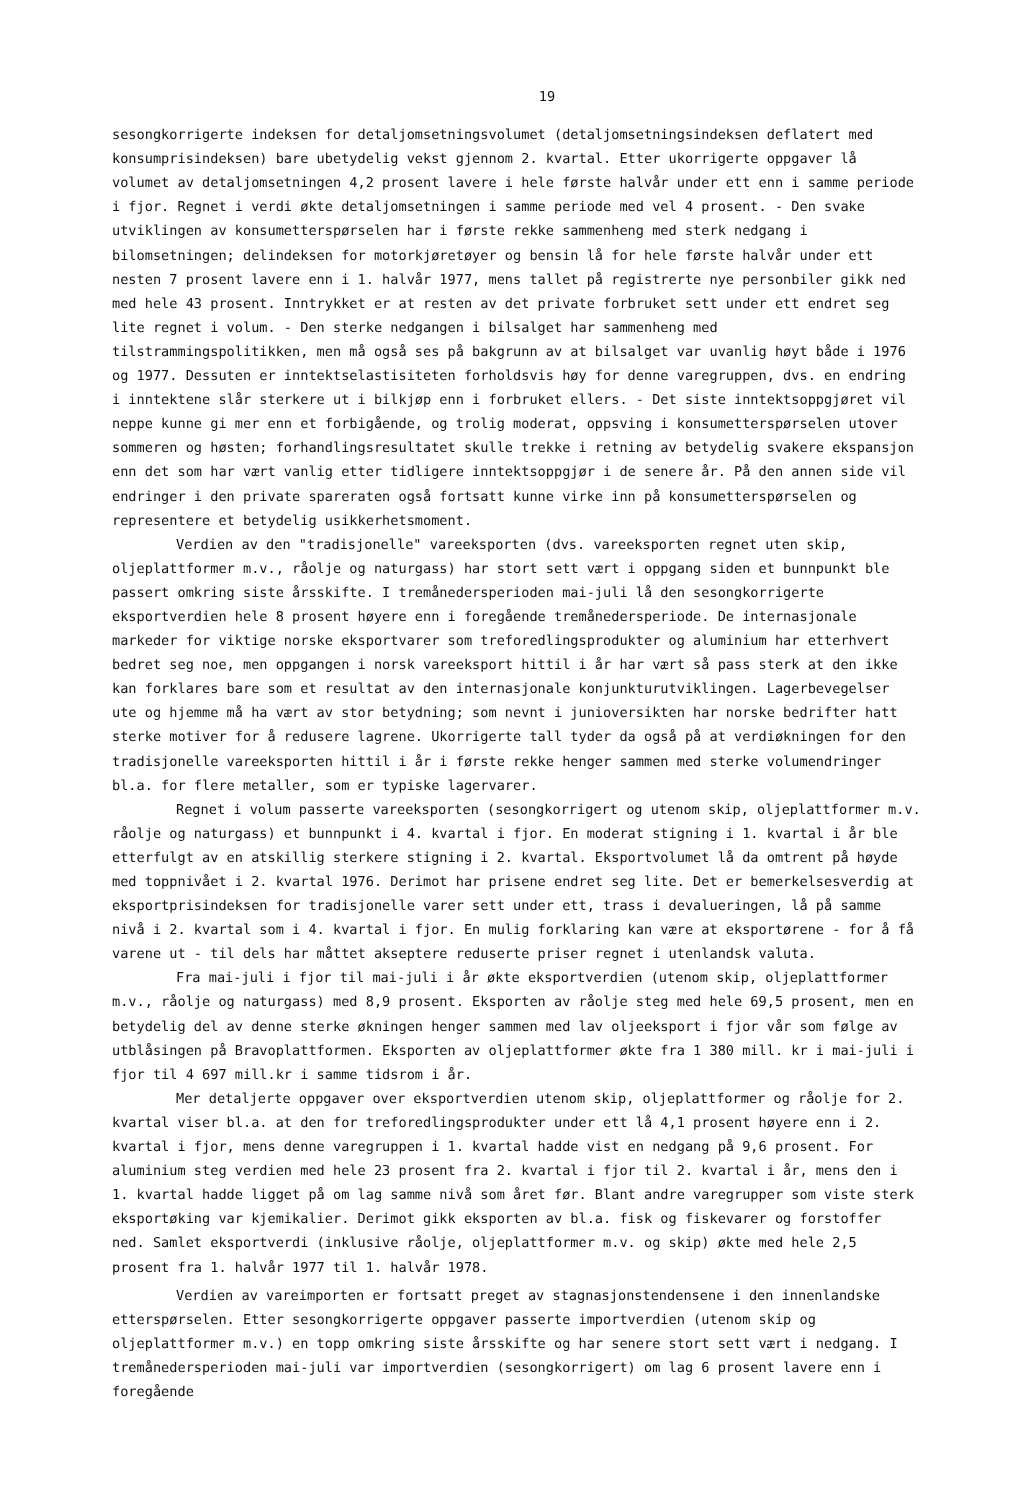19
sesongkorrigerte indeksen for detaljomsetningsvolumet (detaljomsetningsindeksen deflatert med konsumprisindeksen) bare ubetydelig vekst gjennom 2. kvartal. Etter ukorrigerte oppgaver lå volumet av detaljomsetningen 4,2 prosent lavere i hele første halvår under ett enn i samme periode i fjor. Regnet i verdi økte detaljomsetningen i samme periode med vel 4 prosent. - Den svake utviklingen av konsumetterspørselen har i første rekke sammenheng med sterk nedgang i bilomsetningen; delindeksen for motorkjøretøyer og bensin lå for hele første halvår under ett nesten 7 prosent lavere enn i 1. halvår 1977, mens tallet på registrerte nye personbiler gikk ned med hele 43 prosent. Inntrykket er at resten av det private forbruket sett under ett endret seg lite regnet i volum. - Den sterke nedgangen i bilsalget har sammenheng med tilstrammingspolitikken, men må også ses på bakgrunn av at bilsalget var uvanlig høyt både i 1976 og 1977. Dessuten er inntektselastisiteten forholdsvis høy for denne varegruppen, dvs. en endring i inntektene slår sterkere ut i bilkjøp enn i forbruket ellers. - Det siste inntektsoppgjøret vil neppe kunne gi mer enn et forbigående, og trolig moderat, oppsving i konsumetterspørselen utover sommeren og høsten; forhandlingsresultatet skulle trekke i retning av betydelig svakere ekspansjon enn det som har vært vanlig etter tidligere inntektsoppgjør i de senere år. På den annen side vil endringer i den private spareraten også fortsatt kunne virke inn på konsumetterspørselen og representere et betydelig usikkerhetsmoment.
Verdien av den "tradisjonelle" vareeksporten (dvs. vareeksporten regnet uten skip, oljeplattformer m.v., råolje og naturgass) har stort sett vært i oppgang siden et bunnpunkt ble passert omkring siste årsskifte. I tremånedersperioden mai-juli lå den sesongkorrigerte eksportverdien hele 8 prosent høyere enn i foregående tremånedersperiode. De internasjonale markeder for viktige norske eksportvarer som treforedlingsprodukter og aluminium har etterhvert bedret seg noe, men oppgangen i norsk vareeksport hittil i år har vært så pass sterk at den ikke kan forklares bare som et resultat av den internasjonale konjunkturutviklingen. Lagerbevegelser ute og hjemme må ha vært av stor betydning; som nevnt i junioversikten har norske bedrifter hatt sterke motiver for å redusere lagrene. Ukorrigerte tall tyder da også på at verdiøkningen for den tradisjonelle vareeksporten hittil i år i første rekke henger sammen med sterke volumendringer bl.a. for flere metaller, som er typiske lagervarer.
Regnet i volum passerte vareeksporten (sesongkorrigert og utenom skip, oljeplattformer m.v. råolje og naturgass) et bunnpunkt i 4. kvartal i fjor. En moderat stigning i 1. kvartal i år ble etterfulgt av en atskillig sterkere stigning i 2. kvartal. Eksportvolumet lå da omtrent på høyde med toppnivået i 2. kvartal 1976. Derimot har prisene endret seg lite. Det er bemerkelsesverdig at eksportprisindeksen for tradisjonelle varer sett under ett, trass i devalueringen, lå på samme nivå i 2. kvartal som i 4. kvartal i fjor. En mulig forklaring kan være at eksportørene - for å få varene ut - til dels har måttet akseptere reduserte priser regnet i utenlandsk valuta.
Fra mai-juli i fjor til mai-juli i år økte eksportverdien (utenom skip, oljeplattformer m.v., råolje og naturgass) med 8,9 prosent. Eksporten av råolje steg med hele 69,5 prosent, men en betydelig del av denne sterke økningen henger sammen med lav oljeeksport i fjor vår som følge av utblåsingen på Bravoplattformen. Eksporten av oljeplattformer økte fra 1 380 mill. kr i mai-juli i fjor til 4 697 mill.kr i samme tidsrom i år.
Mer detaljerte oppgaver over eksportverdien utenom skip, oljeplattformer og råolje for 2. kvartal viser bl.a. at den for treforedlingsprodukter under ett lå 4,1 prosent høyere enn i 2. kvartal i fjor, mens denne varegruppen i 1. kvartal hadde vist en nedgang på 9,6 prosent. For aluminium steg verdien med hele 23 prosent fra 2. kvartal i fjor til 2. kvartal i år, mens den i 1. kvartal hadde ligget på om lag samme nivå som året før. Blant andre varegrupper som viste sterk eksportøking var kjemikalier. Derimot gikk eksporten av bl.a. fisk og fiskevarer og forstoffer ned. Samlet eksportverdi (inklusive råolje, oljeplattformer m.v. og skip) økte med hele 2,5 prosent fra 1. halvår 1977 til 1. halvår 1978.
Verdien av vareimporten er fortsatt preget av stagnasjonstendensene i den innenlandske etterspørselen. Etter sesongkorrigerte oppgaver passerte importverdien (utenom skip og oljeplattformer m.v.) en topp omkring siste årsskifte og har senere stort sett vært i nedgang. I tremånedersperioden mai-juli var importverdien (sesongkorrigert) om lag 6 prosent lavere enn i foregående